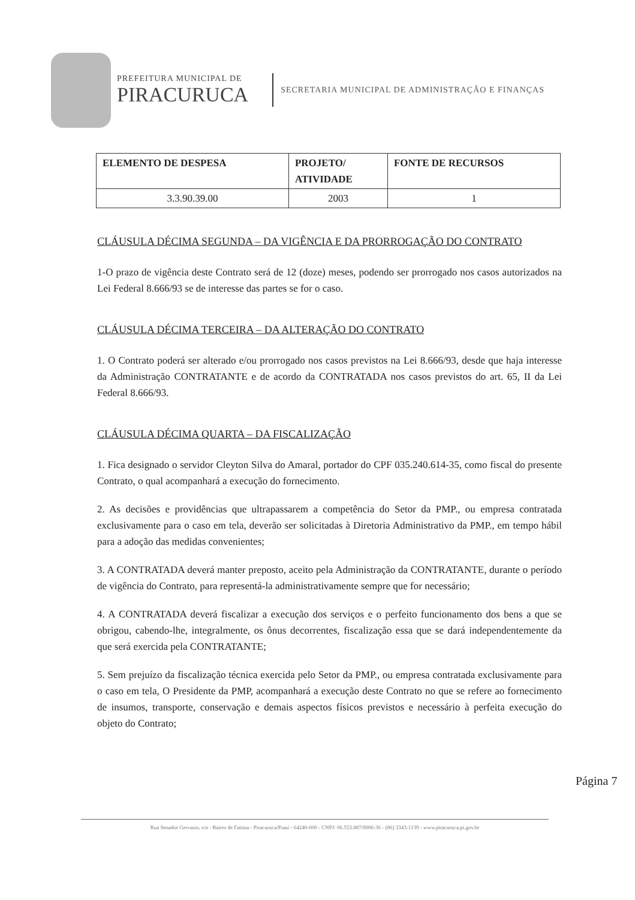PREFEITURA MUNICIPAL DE
PIRACURUCA
SECRETARIA MUNICIPAL DE ADMINISTRAÇÃO E FINANÇAS
| ELEMENTO DE DESPESA | PROJETO/ ATIVIDADE | FONTE DE RECURSOS |
| --- | --- | --- |
| 3.3.90.39.00 | 2003 | 1 |
CLÁUSULA DÉCIMA SEGUNDA – DA VIGÊNCIA E DA PRORROGAÇÃO DO CONTRATO
1-O prazo de vigência deste Contrato será de 12 (doze) meses, podendo ser prorrogado nos casos autorizados na Lei Federal 8.666/93 se de interesse das partes se for o caso.
CLÁUSULA DÉCIMA TERCEIRA – DA ALTERAÇÃO DO CONTRATO
1. O Contrato poderá ser alterado e/ou prorrogado nos casos previstos na Lei 8.666/93, desde que haja interesse da Administração CONTRATANTE e de acordo da CONTRATADA nos casos previstos do art. 65, II da Lei Federal 8.666/93.
CLÁUSULA DÉCIMA QUARTA – DA FISCALIZAÇÃO
1. Fica designado o servidor Cleyton Silva do Amaral, portador do CPF 035.240.614-35, como fiscal do presente Contrato, o qual acompanhará a execução do fornecimento.
2. As decisões e providências que ultrapassarem a competência do Setor da PMP., ou empresa contratada exclusivamente para o caso em tela, deverão ser solicitadas à Diretoria Administrativo da PMP., em tempo hábil para a adoção das medidas convenientes;
3. A CONTRATADA deverá manter preposto, aceito pela Administração da CONTRATANTE, durante o período de vigência do Contrato, para representá-la administrativamente sempre que for necessário;
4. A CONTRATADA deverá fiscalizar a execução dos serviços e o perfeito funcionamento dos bens a que se obrigou, cabendo-lhe, integralmente, os ônus decorrentes, fiscalização essa que se dará independentemente da que será exercida pela CONTRATANTE;
5. Sem prejuízo da fiscalização técnica exercida pelo Setor da PMP., ou empresa contratada exclusivamente para o caso em tela, O Presidente da PMP, acompanhará a execução deste Contrato no que se refere ao fornecimento de insumos, transporte, conservação e demais aspectos físicos previstos e necessário à perfeita execução do objeto do Contrato;
Página 7
Rua Senador Gervasio, s/n - Bairro de Fatima - Piracuruca/Piauí - 64240-000 - CNPJ: 06.553.887/0006-36 - (86) 3343-1139 - www.piracuruca.pi.gov.br